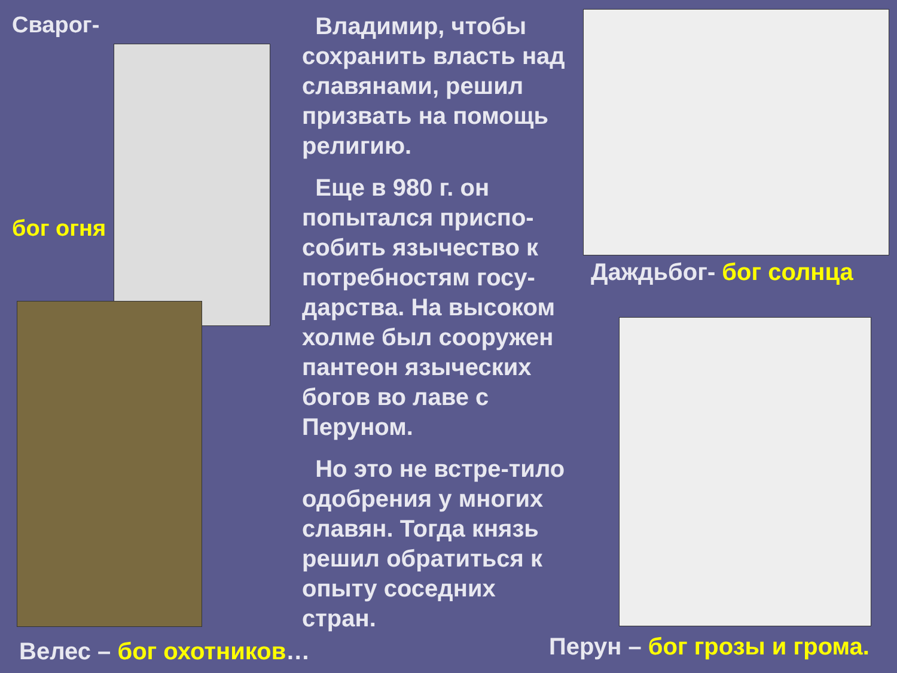Сварог-
бог огня
Велес – бог охотников…
Владимир, чтобы сохранить власть над славянами, решил призвать на помощь религию.
Еще в 980 г. он попытался приспо-собить язычество к потребностям госу-дарства. На высоком холме был сооружен пантеон языческих богов во лаве с Перуном.
Но это не встре-тило одобрения у многих славян. Тогда князь решил обратиться к опыту соседних стран.
Даждьбог- бог солнца
Перун – бог грозы и грома.